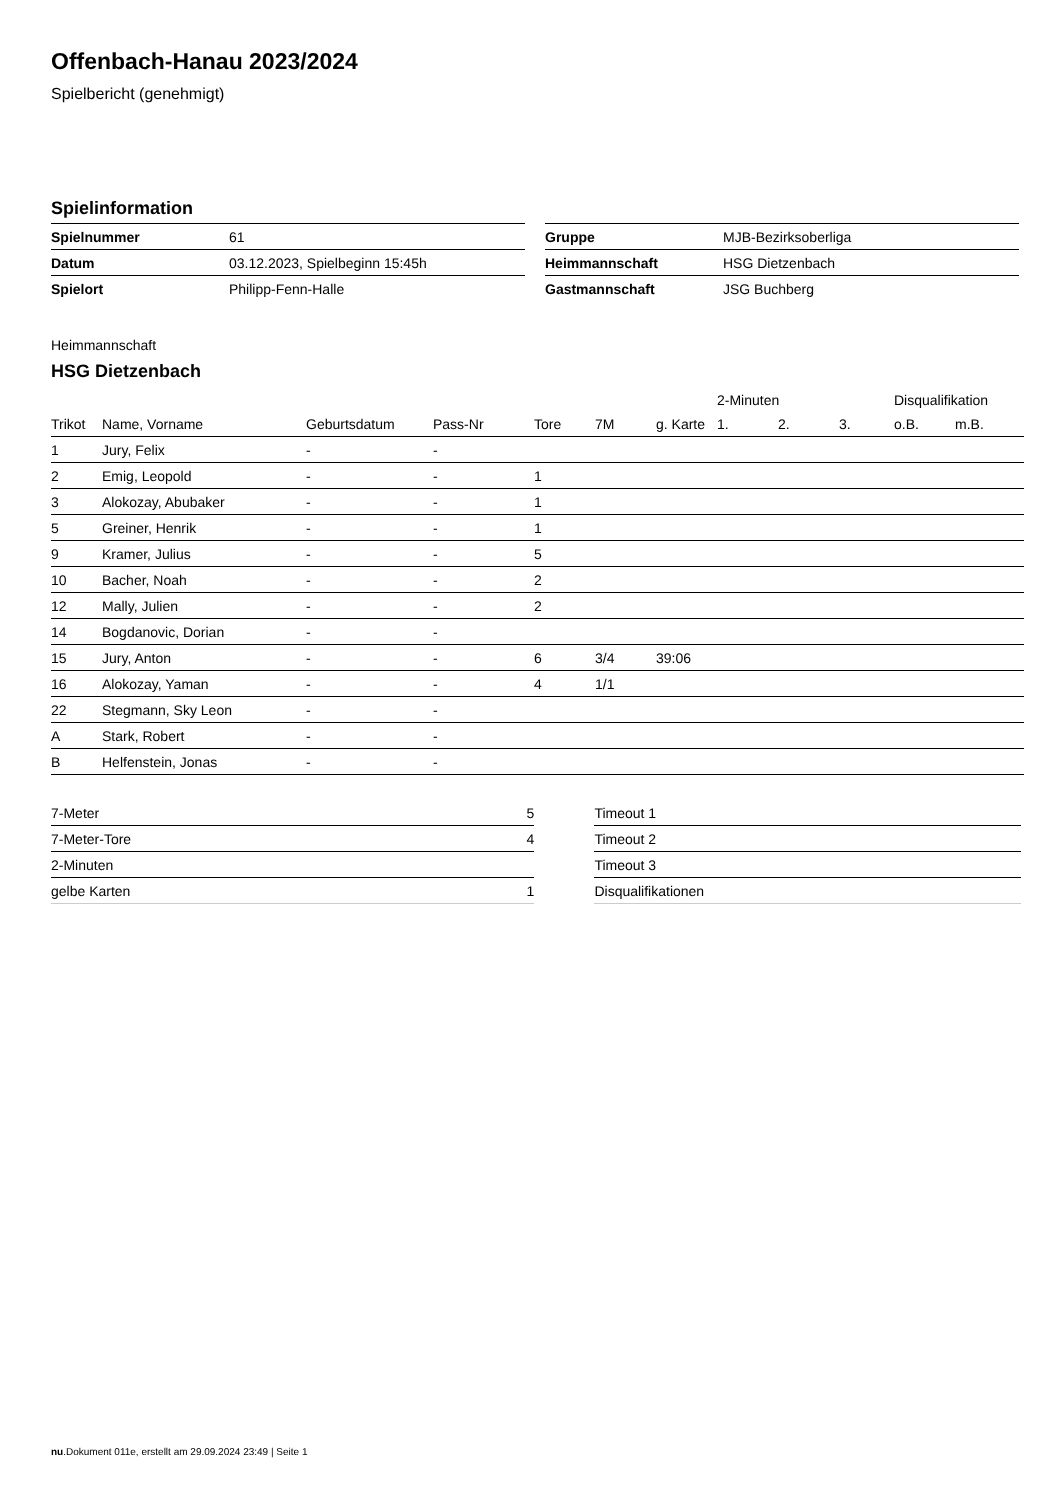Offenbach-Hanau 2023/2024
Spielbericht (genehmigt)
Spielinformation
| Spielnummer | 61 |
| Datum | 03.12.2023, Spielbeginn 15:45h |
| Spielort | Philipp-Fenn-Halle |
| Gruppe | MJB-Bezirksoberliga |
| Heimmannschaft | HSG Dietzenbach |
| Gastmannschaft | JSG Buchberg |
Heimmannschaft
HSG Dietzenbach
| | | | | | | | 2-Minuten | | | Disqualifikation | |
| --- | --- | --- | --- | --- | --- | --- | --- | --- | --- | --- | --- |
| Trikot | Name, Vorname | Geburtsdatum | Pass-Nr | Tore | 7M | g. Karte | 1. | 2. | 3. | o.B. | m.B. |
| 1 | Jury, Felix | - | - | | | | | | | | |
| 2 | Emig, Leopold | - | - | 1 | | | | | | | |
| 3 | Alokozay, Abubaker | - | - | 1 | | | | | | | |
| 5 | Greiner, Henrik | - | - | 1 | | | | | | | |
| 9 | Kramer, Julius | - | - | 5 | | | | | | | |
| 10 | Bacher, Noah | - | - | 2 | | | | | | | |
| 12 | Mally, Julien | - | - | 2 | | | | | | | |
| 14 | Bogdanovic, Dorian | - | - | | | | | | | | |
| 15 | Jury, Anton | - | - | 6 | 3/4 | 39:06 | | | | | |
| 16 | Alokozay, Yaman | - | - | 4 | 1/1 | | | | | | |
| 22 | Stegmann, Sky Leon | - | - | | | | | | | | |
| A | Stark, Robert | - | - | | | | | | | | |
| B | Helfenstein, Jonas | - | - | | | | | | | | |
| 7-Meter | 5 |
| 7-Meter-Tore | 4 |
| 2-Minuten | |
| gelbe Karten | 1 |
| Timeout 1 |
| Timeout 2 |
| Timeout 3 |
| Disqualifikationen |
nu.Dokument 011e, erstellt am 29.09.2024 23:49 | Seite 1